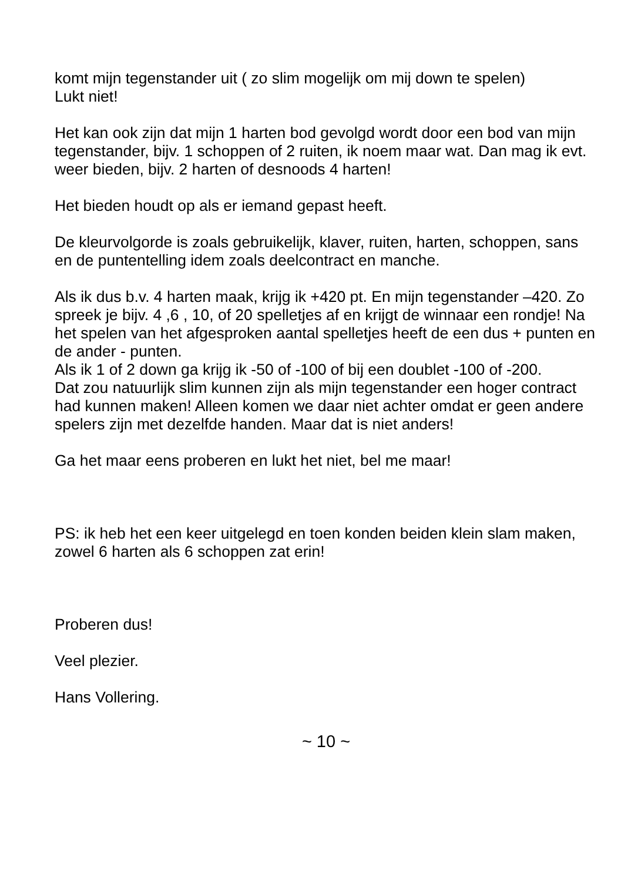komt mijn tegenstander uit ( zo slim mogelijk om mij down te spelen)
Lukt niet!
Het kan ook zijn dat mijn 1 harten bod gevolgd wordt door een bod van mijn tegenstander, bijv. 1 schoppen of 2 ruiten, ik noem maar wat. Dan mag ik evt. weer bieden, bijv. 2 harten of desnoods 4 harten!
Het bieden houdt op als er iemand gepast heeft.
De kleurvolgorde is zoals gebruikelijk, klaver, ruiten, harten, schoppen, sans en de puntentelling idem zoals deelcontract en manche.
Als ik dus b.v. 4 harten maak, krijg ik +420 pt. En mijn tegenstander –420. Zo spreek je bijv. 4 ,6 , 10, of 20 spelletjes af en krijgt de winnaar een rondje! Na het spelen van het afgesproken aantal spelletjes heeft de een dus + punten en de ander - punten.
Als ik 1 of 2 down ga krijg ik -50 of -100 of bij een doublet -100 of -200.
Dat zou natuurlijk slim kunnen zijn als mijn tegenstander een hoger contract had kunnen maken! Alleen komen we daar niet achter omdat er geen andere spelers zijn met dezelfde handen. Maar dat is niet anders!
Ga het maar eens proberen en lukt het niet, bel me maar!
PS: ik heb het een keer uitgelegd en toen konden beiden klein slam maken, zowel 6 harten als 6 schoppen zat erin!
Proberen dus!
Veel plezier.
Hans Vollering.
~ 10 ~